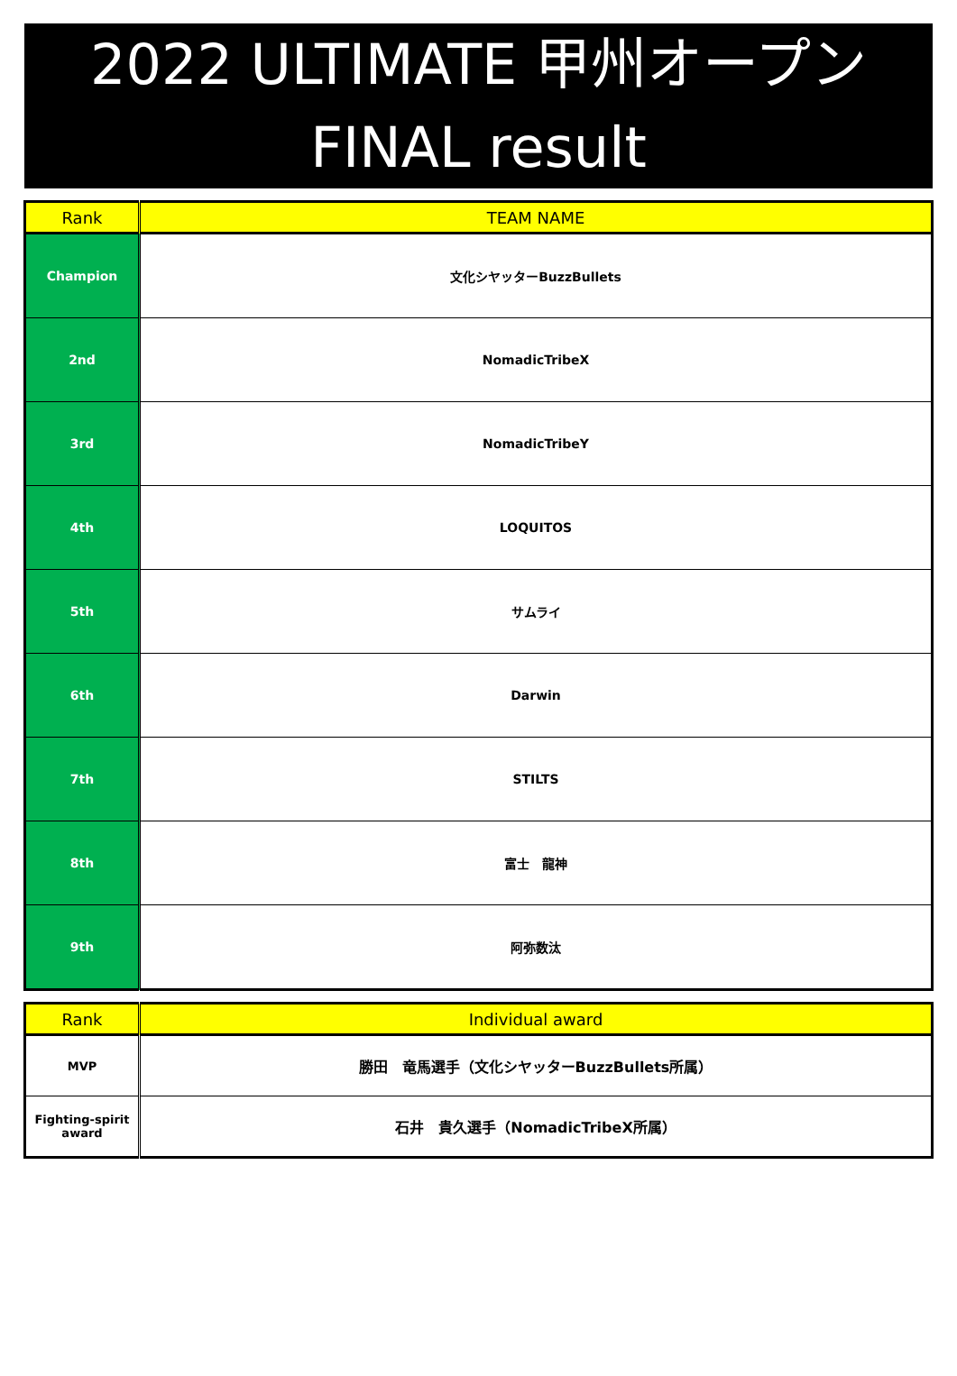2022 ULTIMATE 甲州オープン
FINAL result
| Rank | TEAM NAME |
| --- | --- |
| Champion | 文化シヤッターBuzzBullets |
| 2nd | NomadicTribeX |
| 3rd | NomadicTribeY |
| 4th | LOQUITOS |
| 5th | サムライ |
| 6th | Darwin |
| 7th | STILTS |
| 8th | 富士 龍神 |
| 9th | 阿弥数汰 |
| Rank | Individual award |
| --- | --- |
| MVP | 勝田 竜馬選手（文化シヤッターBuzzBullets所属） |
| Fighting-spirit award | 石井 貴久選手（NomadicTribeX所属） |